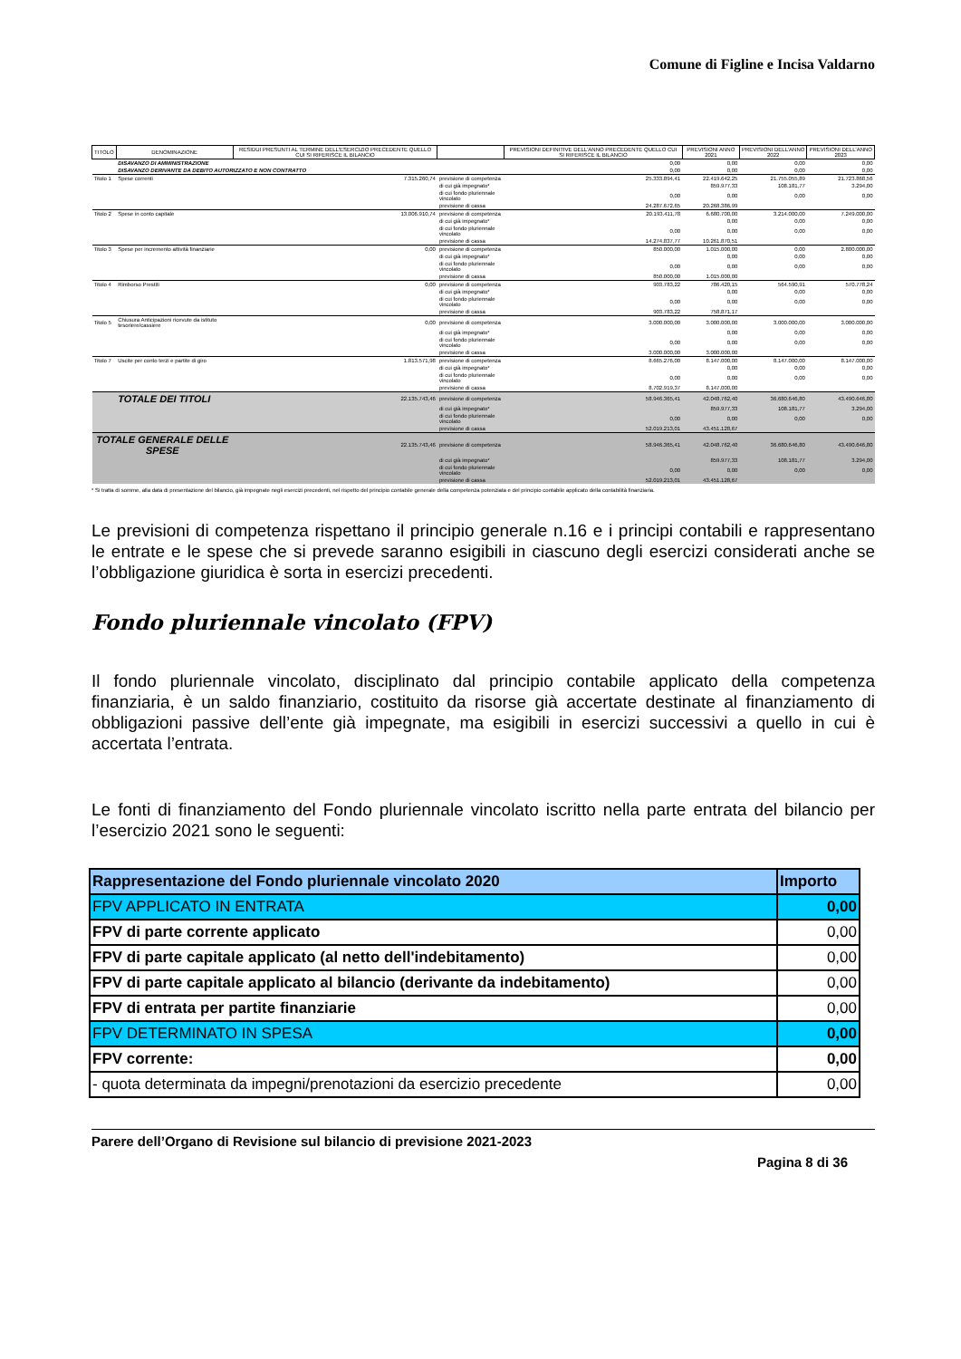Comune di Figline e Incisa Valdarno
| TITOLO | DENOMINAZIONE | RESIDUI PRESUNTI AL TERMINE DELL'ESERCIZIO PRECEDENTE QUELLO CUI SI RIFERISCE IL BILANCIO | | PREVISIONI DEFINITIVE DELL'ANNO PRECEDENTE QUELLO CUI SI RIFERISCE IL BILANCIO | PREVISIONI ANNO 2021 | PREVISIONI DELL'ANNO 2022 | PREVISIONI DELL'ANNO 2023 |
| --- | --- | --- | --- | --- | --- | --- | --- |
| | DISAVANZO DI AMMINISTRAZIONE | | | 0,00 | 0,00 | 0,00 | 0,00 |
| | DISAVANZO DERIVANTE DA DEBITO AUTORIZZATO E NON CONTRATTO | | | 0,00 | 0,00 | 0,00 | 0,00 |
| Titolo 1 | Spese correnti | 7.315.260,74 | previsione di competenza | 25.333.894,41 | 22.419.642,25 | 21.755.055,89 | 21.723.868,56 |
| | | | di cui già impegnato* | | 859.977,33 | 108.181,77 | 3.294,00 |
| | | | di cui fondo pluriennale vincolato | 0,00 | 0,00 | 0,00 | 0,00 |
| | | | previsione di cassa | 24.287.672,65 | 20.268.386,99 | | |
| Titolo 2 | Spese in conto capitale | 13.006.910,74 | previsione di competenza | 20.193.411,78 | 6.680.700,00 | 3.214.000,00 | 7.249.000,00 |
| | | | di cui già impegnato* | | 0,00 | 0,00 | 0,00 |
| | | | di cui fondo pluriennale vincolato | 0,00 | 0,00 | 0,00 | 0,00 |
| | | | previsione di cassa | 14.274.837,77 | 10.261.870,51 | | |
| Titolo 3 | Spese per incremento attività finanziarie | 0,00 | previsione di competenza | 850.000,00 | 1.015.000,00 | 0,00 | 2.800.000,00 |
| | | | di cui già impegnato* | | 0,00 | 0,00 | 0,00 |
| | | | di cui fondo pluriennale vincolato | 0,00 | 0,00 | 0,00 | 0,00 |
| | | | previsione di cassa | 850.000,00 | 1.015.000,00 | | |
| Titolo 4 | Rimborso Prestiti | 0,00 | previsione di competenza | 903.783,22 | 786.420,15 | 564.590,91 | 570.778,24 |
| | | | di cui già impegnato* | | 0,00 | 0,00 | 0,00 |
| | | | di cui fondo pluriennale vincolato | 0,00 | 0,00 | 0,00 | 0,00 |
| | | | previsione di cassa | 903.783,22 | 758.871,17 | | |
| Titolo 5 | Chiusura Anticipazioni ricevute da istituto tesoriere/cassiere | 0,00 | previsione di competenza | 3.000.000,00 | 3.000.000,00 | 3.000.000,00 | 3.000.000,00 |
| | | | di cui già impegnato* | | 0,00 | 0,00 | 0,00 |
| | | | di cui fondo pluriennale vincolato | 0,00 | 0,00 | 0,00 | 0,00 |
| | | | previsione di cassa | 3.000.000,00 | 3.000.000,00 | | |
| Titolo 7 | Uscite per conto terzi e partite di giro | 1.813.571,98 | previsione di competenza | 8.665.276,00 | 8.147.000,00 | 8.147.000,00 | 8.147.000,00 |
| | | | di cui già impegnato* | | 0,00 | 0,00 | 0,00 |
| | | | di cui fondo pluriennale vincolato | 0,00 | 0,00 | 0,00 | 0,00 |
| | | | previsione di cassa | 8.702.919,37 | 8.147.000,00 | | |
| | TOTALE DEI TITOLI | 22.135.743,46 | previsione di competenza | 58.946.365,41 | 42.048.762,40 | 36.680.646,80 | 43.490.646,80 |
| | | | di cui già impegnato* | | 859.977,33 | 108.181,77 | 3.294,00 |
| | | | di cui fondo pluriennale vincolato | 0,00 | 0,00 | 0,00 | 0,00 |
| | | | previsione di cassa | 52.019.213,01 | 43.451.128,67 | | |
| TOTALE GENERALE DELLE SPESE | | 22.135.743,46 | previsione di competenza | 58.946.365,41 | 42.048.762,40 | 36.680.646,80 | 43.490.646,80 |
| | | | di cui già impegnato* | | 859.977,33 | 108.181,77 | 3.294,00 |
| | | | di cui fondo pluriennale vincolato | 0,00 | 0,00 | 0,00 | 0,00 |
| | | | previsione di cassa | 52.019.213,01 | 43.451.128,67 | | |
* Si tratta di somme, alla data di presentazione del bilancio, già impegnate negli esercizi precedenti, nel rispetto del principio contabile generale della competenza potenziata e del principio contabile applicato della contabilità finanziaria.
Le previsioni di competenza rispettano il principio generale n.16 e i principi contabili e rappresentano le entrate e le spese che si prevede saranno esigibili in ciascuno degli esercizi considerati anche se l’obbligazione giuridica è sorta in esercizi precedenti.
Fondo pluriennale vincolato (FPV)
Il fondo pluriennale vincolato, disciplinato dal principio contabile applicato della competenza finanziaria, è un saldo finanziario, costituito da risorse già accertate destinate al finanziamento di obbligazioni passive dell’ente già impegnate, ma esigibili in esercizi successivi a quello in cui è accertata l’entrata.
Le fonti di finanziamento del Fondo pluriennale vincolato iscritto nella parte entrata del bilancio per l’esercizio 2021 sono le seguenti:
| Rappresentazione del Fondo pluriennale vincolato 2020 | Importo |
| FPV APPLICATO IN ENTRATA | 0,00 |
| FPV di parte corrente applicato | 0,00 |
| FPV di parte capitale applicato (al netto dell'indebitamento) | 0,00 |
| FPV di parte capitale applicato al bilancio (derivante da indebitamento) | 0,00 |
| FPV di entrata per partite finanziarie | 0,00 |
| FPV DETERMINATO IN SPESA | 0,00 |
| FPV corrente: | 0,00 |
| - quota determinata da impegni/prenotazioni da esercizio precedente | 0,00 |
Parere dell’Organo di Revisione sul bilancio di previsione 2021-2023
Pagina 8 di 36